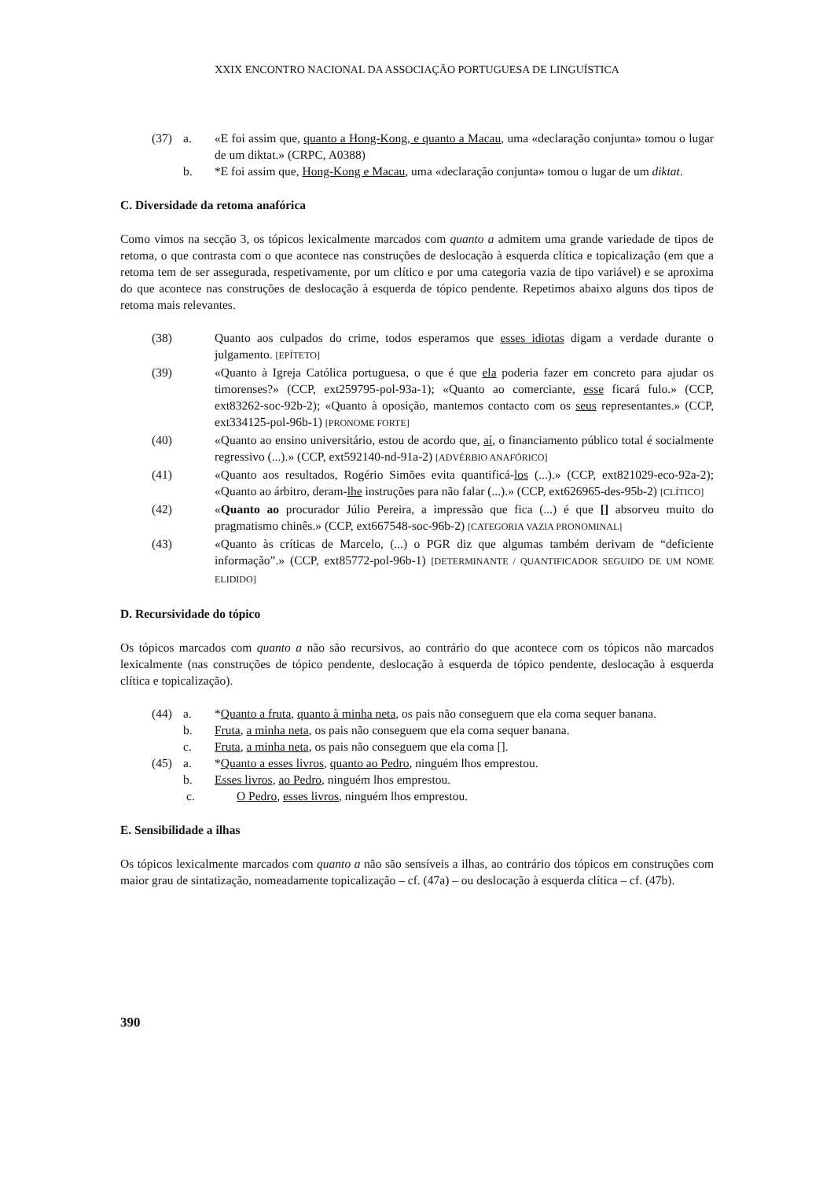XXIX ENCONTRO NACIONAL DA ASSOCIAÇÃO PORTUGUESA DE LINGUÍSTICA
(37) a. «E foi assim que, quanto a Hong-Kong, e quanto a Macau, uma «declaração conjunta» tomou o lugar de um diktat.» (CRPC, A0388)
b. *E foi assim que, Hong-Kong e Macau, uma «declaração conjunta» tomou o lugar de um diktat.
C. Diversidade da retoma anafórica
Como vimos na secção 3, os tópicos lexicalmente marcados com quanto a admitem uma grande variedade de tipos de retoma, o que contrasta com o que acontece nas construções de deslocação à esquerda clítica e topicalização (em que a retoma tem de ser assegurada, respetivamente, por um clítico e por uma categoria vazia de tipo variável) e se aproxima do que acontece nas construções de deslocação à esquerda de tópico pendente. Repetimos abaixo alguns dos tipos de retoma mais relevantes.
(38) Quanto aos culpados do crime, todos esperamos que esses idiotas digam a verdade durante o julgamento. [EPÍTETO]
(39) «Quanto à Igreja Católica portuguesa, o que é que ela poderia fazer em concreto para ajudar os timorenses?» (CCP, ext259795-pol-93a-1); «Quanto ao comerciante, esse ficará fulo.» (CCP, ext83262-soc-92b-2); «Quanto à oposição, mantemos contacto com os seus representantes.» (CCP, ext334125-pol-96b-1) [PRONOME FORTE]
(40) «Quanto ao ensino universitário, estou de acordo que, aí, o financiamento público total é socialmente regressivo (...).» (CCP, ext592140-nd-91a-2) [ADVÉRBIO ANAFÓRICO]
(41) «Quanto aos resultados, Rogério Simões evita quantificá-los (...).» (CCP, ext821029-eco-92a-2); «Quanto ao árbitro, deram-lhe instruções para não falar (...).» (CCP, ext626965-des-95b-2) [CLÍTICO]
(42) «Quanto ao procurador Júlio Pereira, a impressão que fica (...) é que [] absorveu muito do pragmatismo chinês.» (CCP, ext667548-soc-96b-2) [CATEGORIA VAZIA PRONOMINAL]
(43) «Quanto às críticas de Marcelo, (...) o PGR diz que algumas também derivam de “deficiente informação”.» (CCP, ext85772-pol-96b-1) [DETERMINANTE / QUANTIFICADOR SEGUIDO DE UM NOME ELIDIDO]
D. Recursividade do tópico
Os tópicos marcados com quanto a não são recursivos, ao contrário do que acontece com os tópicos não marcados lexicalmente (nas construções de tópico pendente, deslocação à esquerda de tópico pendente, deslocação à esquerda clítica e topicalização).
(44) a. *Quanto a fruta, quanto à minha neta, os pais não conseguem que ela coma sequer banana.
b. Fruta, a minha neta, os pais não conseguem que ela coma sequer banana.
c. Fruta, a minha neta, os pais não conseguem que ela coma [].
(45) a. *Quanto a esses livros, quanto ao Pedro, ninguém lhos emprestou.
b. Esses livros, ao Pedro, ninguém lhos emprestou.
c. O Pedro, esses livros, ninguém lhos emprestou.
E. Sensibilidade a ilhas
Os tópicos lexicalmente marcados com quanto a não são sensíveis a ilhas, ao contrário dos tópicos em construções com maior grau de sintatização, nomeadamente topicalização – cf. (47a) – ou deslocação à esquerda clítica – cf. (47b).
390